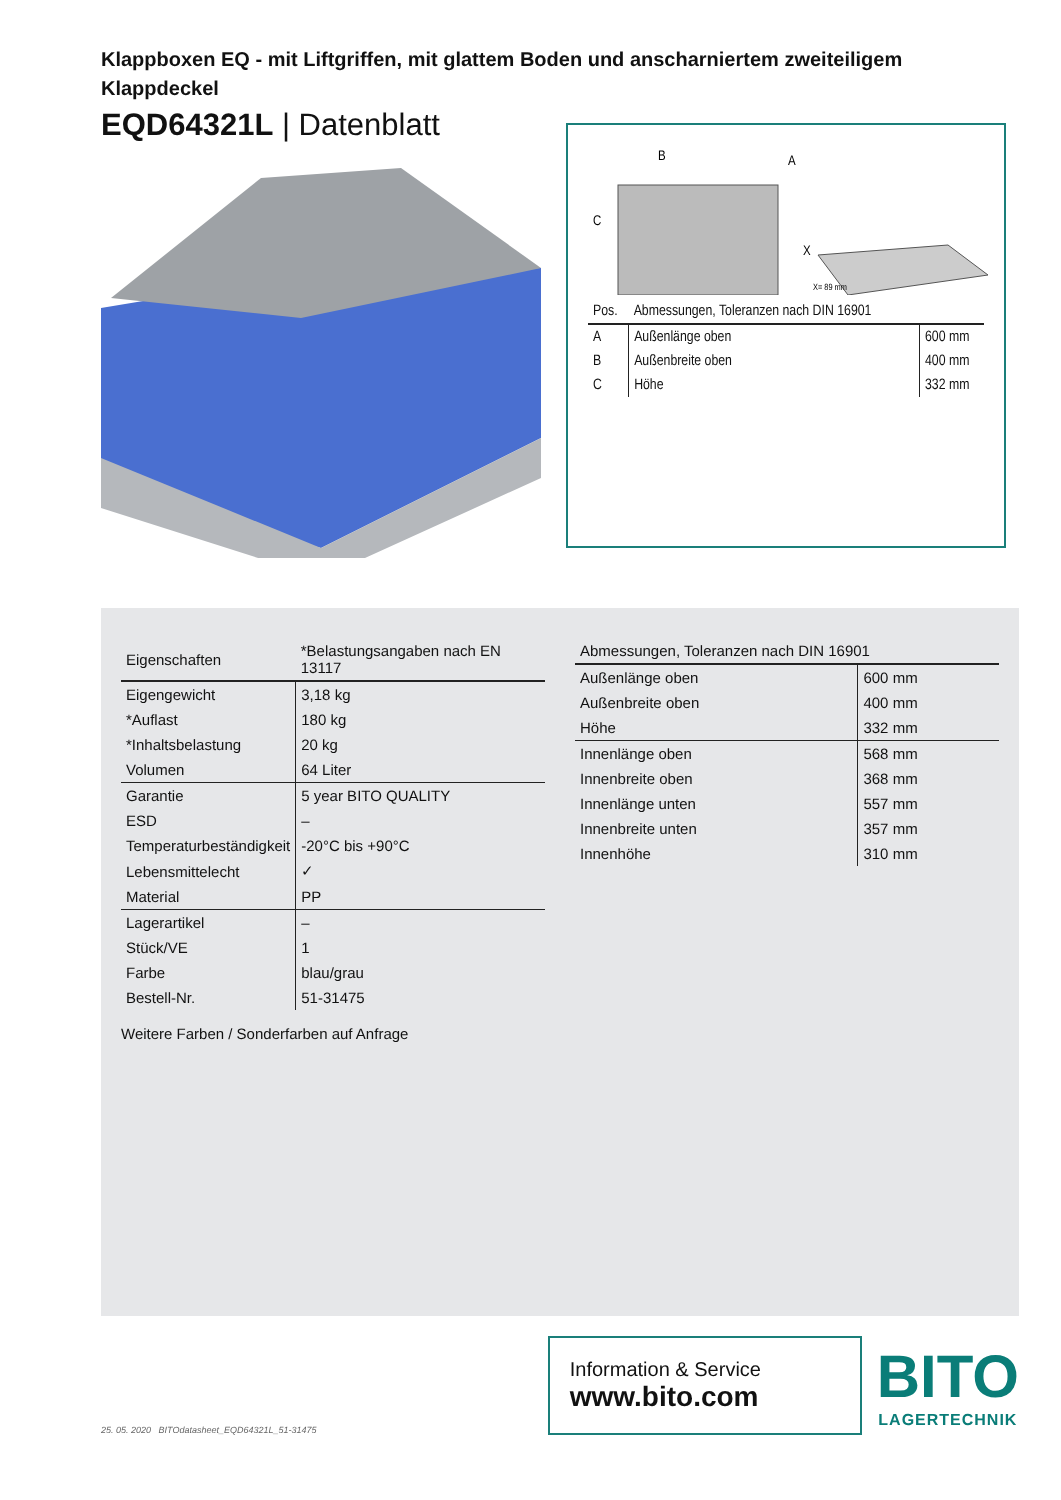Klappboxen EQ - mit Liftgriffen, mit glattem Boden und anscharniertem zweiteiligem Klappdeckel
EQD64321L | Datenblatt
B
A
C
X
X= 89 mm
| Pos. | Abmessungen, Toleranzen nach DIN 16901 | |
| --- | --- | --- |
| A | Außenlänge oben | 600 mm |
| B | Außenbreite oben | 400 mm |
| C | Höhe | 332 mm |
| Eigenschaften | *Belastungsangaben nach EN 13117 |
| --- | --- |
| Eigengewicht | 3,18 kg |
| *Auflast | 180 kg |
| *Inhaltsbelastung | 20 kg |
| Volumen | 64 Liter |
| Garantie | 5 year BITO QUALITY |
| ESD | – |
| Temperaturbeständigkeit | -20°C bis +90°C |
| Lebensmittelecht | ✓ |
| Material | PP |
| Lagerartikel | – |
| Stück/VE | 1 |
| Farbe | blau/grau |
| Bestell-Nr. | 51-31475 |
Weitere Farben / Sonderfarben auf Anfrage
| Abmessungen, Toleranzen nach DIN 16901 | |
| --- | --- |
| Außenlänge oben | 600 mm |
| Außenbreite oben | 400 mm |
| Höhe | 332 mm |
| Innenlänge oben | 568 mm |
| Innenbreite oben | 368 mm |
| Innenlänge unten | 557 mm |
| Innenbreite unten | 357 mm |
| Innenhöhe | 310 mm |
25. 05. 2020 BITOdatasheet_EQD64321L_51-31475
Information & Service
www.bito.com
BITO
LAGERTECHNIK